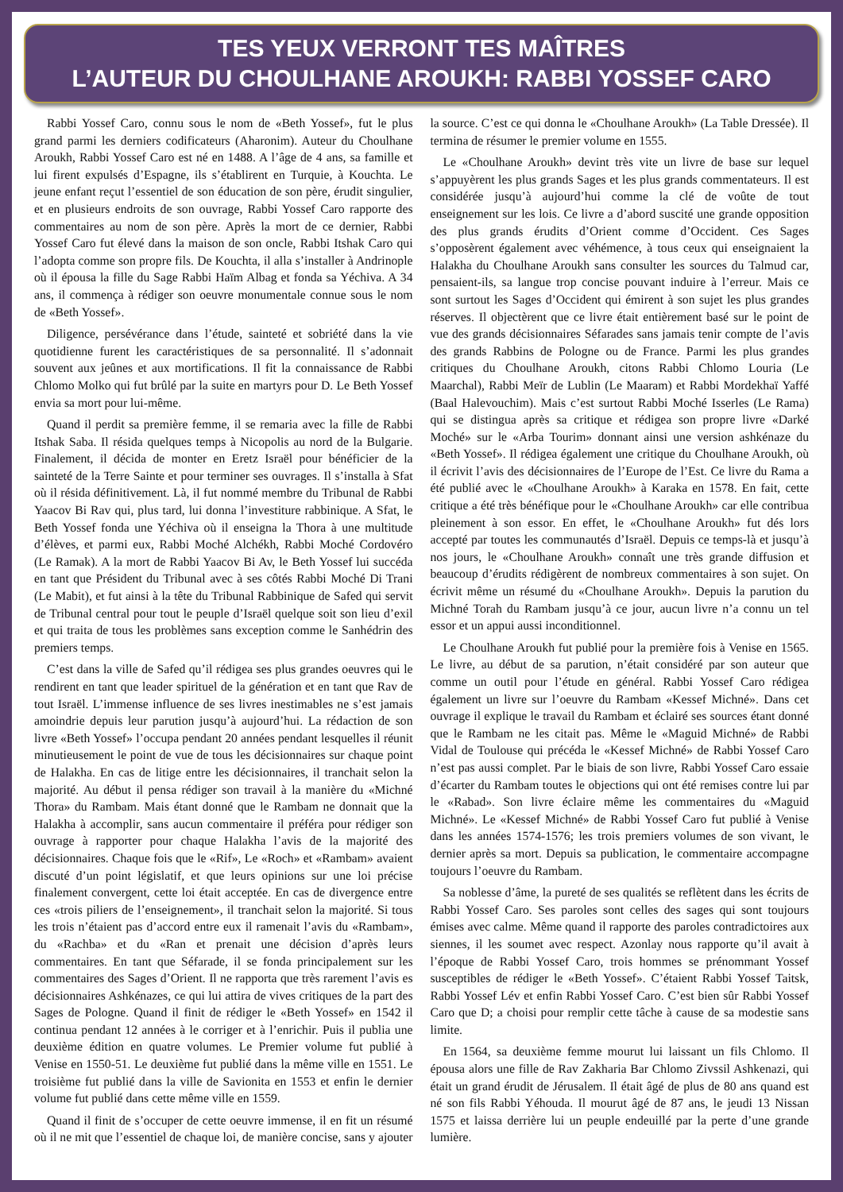TES YEUX VERRONT TES MAÎTRES
L’AUTEUR DU CHOULHANE AROUKH: RABBI YOSSEF CARO
Rabbi Yossef Caro, connu sous le nom de «Beth Yossef», fut le plus grand parmi les derniers codificateurs (Aharonim). Auteur du Choulhane Aroukh, Rabbi Yossef Caro est né en 1488. A l’âge de 4 ans, sa famille et lui firent expulsés d’Espagne, ils s’établirent en Turquie, à Kouchta. Le jeune enfant reçut l’essentiel de son éducation de son père, érudit singulier, et en plusieurs endroits de son ouvrage, Rabbi Yossef Caro rapporte des commentaires au nom de son père. Après la mort de ce dernier, Rabbi Yossef Caro fut élevé dans la maison de son oncle, Rabbi Itshak Caro qui l’adopta comme son propre fils. De Kouchta, il alla s’installer à Andrinople où il épousa la fille du Sage Rabbi Haïm Albag et fonda sa Yéchiva. A 34 ans, il commença à rédiger son oeuvre monumentale connue sous le nom de «Beth Yossef».
Diligence, persévérance dans l’étude, sainteté et sobriété dans la vie quotidienne furent les caractéristiques de sa personnalité. Il s’adonnait souvent aux jeûnes et aux mortifications. Il fit la connaissance de Rabbi Chlomo Molko qui fut brûlé par la suite en martyrs pour D. Le Beth Yossef envia sa mort pour lui-même.
Quand il perdit sa première femme, il se remaria avec la fille de Rabbi Itshak Saba. Il résida quelques temps à Nicopolis au nord de la Bulgarie. Finalement, il décida de monter en Eretz Israël pour bénéficier de la sainteté de la Terre Sainte et pour terminer ses ouvrages. Il s’installa à Sfat où il résida définitivement. Là, il fut nommé membre du Tribunal de Rabbi Yaacov Bi Rav qui, plus tard, lui donna l’investiture rabbinique. A Sfat, le Beth Yossef fonda une Yéchiva où il enseigna la Thora à une multitude d’élèves, et parmi eux, Rabbi Moché Alchékh, Rabbi Moché Cordovéro (Le Ramak). A la mort de Rabbi Yaacov Bi Av, le Beth Yossef lui succéda en tant que Président du Tribunal avec à ses côtés Rabbi Moché Di Trani (Le Mabit), et fut ainsi à la tête du Tribunal Rabbinique de Safed qui servit de Tribunal central pour tout le peuple d’Israël quelque soit son lieu d’exil et qui traita de tous les problèmes sans exception comme le Sanhédrin des premiers temps.
C’est dans la ville de Safed qu’il rédigea ses plus grandes oeuvres qui le rendirent en tant que leader spirituel de la génération et en tant que Rav de tout Israël. L’immense influence de ses livres inestimables ne s’est jamais amoindrie depuis leur parution jusqu’à aujourd’hui. La rédaction de son livre «Beth Yossef» l’occupa pendant 20 années pendant lesquelles il réunit minutieusement le point de vue de tous les décisionnaires sur chaque point de Halakha. En cas de litige entre les décisionnaires, il tranchait selon la majorité. Au début il pensa rédiger son travail à la manière du «Michné Thora» du Rambam. Mais étant donné que le Rambam ne donnait que la Halakha à accomplir, sans aucun commentaire il préféra pour rédiger son ouvrage à rapporter pour chaque Halakha l’avis de la majorité des décisionnaires. Chaque fois que le «Rif», Le «Roch» et «Rambam» avaient discuté d’un point législatif, et que leurs opinions sur une loi précise finalement convergent, cette loi était acceptée. En cas de divergence entre ces «trois piliers de l’enseignement», il tranchait selon la majorité. Si tous les trois n’étaient pas d’accord entre eux il ramenait l’avis du «Rambam», du «Rachba» et du «Ran et prenait une décision d’après leurs commentaires. En tant que Séfarade, il se fonda principalement sur les commentaires des Sages d’Orient. Il ne rapporta que très rarement l’avis es décisionnaires Ashkénazes, ce qui lui attira de vives critiques de la part des Sages de Pologne. Quand il finit de rédiger le «Beth Yossef» en 1542 il continua pendant 12 années à le corriger et à l’enrichir. Puis il publia une deuxième édition en quatre volumes. Le Premier volume fut publié à Venise en 1550-51. Le deuxième fut publié dans la même ville en 1551. Le troisième fut publié dans la ville de Savionita en 1553 et enfin le dernier volume fut publié dans cette même ville en 1559.
Quand il finit de s’occuper de cette oeuvre immense, il en fit un résumé où il ne mit que l’essentiel de chaque loi, de manière concise, sans y ajouter la source. C’est ce qui donna le «Choulhane Aroukh» (La Table Dressée). Il termina de résumer le premier volume en 1555.
Le «Choulhane Aroukh» devint très vite un livre de base sur lequel s’appuyèrent les plus grands Sages et les plus grands commentateurs. Il est considérée jusqu’à aujourd’hui comme la clé de voûte de tout enseignement sur les lois. Ce livre a d’abord suscité une grande opposition des plus grands érudits d’Orient comme d’Occident. Ces Sages s’opposèrent également avec véhémence, à tous ceux qui enseignaient la Halakha du Choulhane Aroukh sans consulter les sources du Talmud car, pensaient-ils, sa langue trop concise pouvant induire à l’erreur. Mais ce sont surtout les Sages d’Occident qui émirent à son sujet les plus grandes réserves. Il objectèrent que ce livre était entièrement basé sur le point de vue des grands décisionnaires Séfarades sans jamais tenir compte de l’avis des grands Rabbins de Pologne ou de France. Parmi les plus grandes critiques du Choulhane Aroukh, citons Rabbi Chlomo Louria (Le Maarchal), Rabbi Meïr de Lublin (Le Maaram) et Rabbi Mordekhaï Yaffé (Baal Halevouchim). Mais c’est surtout Rabbi Moché Isserles (Le Rama) qui se distingua après sa critique et rédigea son propre livre «Darké Moché» sur le «Arba Tourim» donnant ainsi une version ashkénaze du «Beth Yossef». Il rédigea également une critique du Choulhane Aroukh, où il écrivit l’avis des décisionnaires de l’Europe de l’Est. Ce livre du Rama a été publié avec le «Choulhane Aroukh» à Karaka en 1578. En fait, cette critique a été très bénéfique pour le «Choulhane Aroukh» car elle contribua pleinement à son essor. En effet, le «Choulhane Aroukh» fut dés lors accepté par toutes les communautés d’Israël. Depuis ce temps-là et jusqu’à nos jours, le «Choulhane Aroukh» connaît une très grande diffusion et beaucoup d’érudits rédigèrent de nombreux commentaires à son sujet. On écrivit même un résumé du «Choulhane Aroukh». Depuis la parution du Michné Torah du Rambam jusqu’à ce jour, aucun livre n’a connu un tel essor et un appui aussi inconditionnel.
Le Choulhane Aroukh fut publié pour la première fois à Venise en 1565. Le livre, au début de sa parution, n’était considéré par son auteur que comme un outil pour l’étude en général. Rabbi Yossef Caro rédigea également un livre sur l’oeuvre du Rambam «Kessef Michné». Dans cet ouvrage il explique le travail du Rambam et éclairé ses sources étant donné que le Rambam ne les citait pas. Même le «Maguid Michné» de Rabbi Vidal de Toulouse qui précéda le «Kessef Michné» de Rabbi Yossef Caro n’est pas aussi complet. Par le biais de son livre, Rabbi Yossef Caro essaie d’écarter du Rambam toutes le objections qui ont été remises contre lui par le «Rabad». Son livre éclaire même les commentaires du «Maguid Michné». Le «Kessef Michné» de Rabbi Yossef Caro fut publié à Venise dans les années 1574-1576; les trois premiers volumes de son vivant, le dernier après sa mort. Depuis sa publication, le commentaire accompagne toujours l’oeuvre du Rambam.
Sa noblesse d’âme, la pureté de ses qualités se reflètent dans les écrits de Rabbi Yossef Caro. Ses paroles sont celles des sages qui sont toujours émises avec calme. Même quand il rapporte des paroles contradictoires aux siennes, il les soumet avec respect. Azonlay nous rapporte qu’il avait à l’époque de Rabbi Yossef Caro, trois hommes se prénommant Yossef susceptibles de rédiger le «Beth Yossef». C’étaient Rabbi Yossef Taitsk, Rabbi Yossef Lév et enfin Rabbi Yossef Caro. C’est bien sûr Rabbi Yossef Caro que D; a choisi pour remplir cette tâche à cause de sa modestie sans limite.
En 1564, sa deuxième femme mourut lui laissant un fils Chlomo. Il épousa alors une fille de Rav Zakharia Bar Chlomo Zivssil Ashkenazi, qui était un grand érudit de Jérusalem. Il était âgé de plus de 80 ans quand est né son fils Rabbi Yéhouda. Il mourut âgé de 87 ans, le jeudi 13 Nissan 1575 et laissa derrière lui un peuple endeuillé par la perte d’une grande lumière.